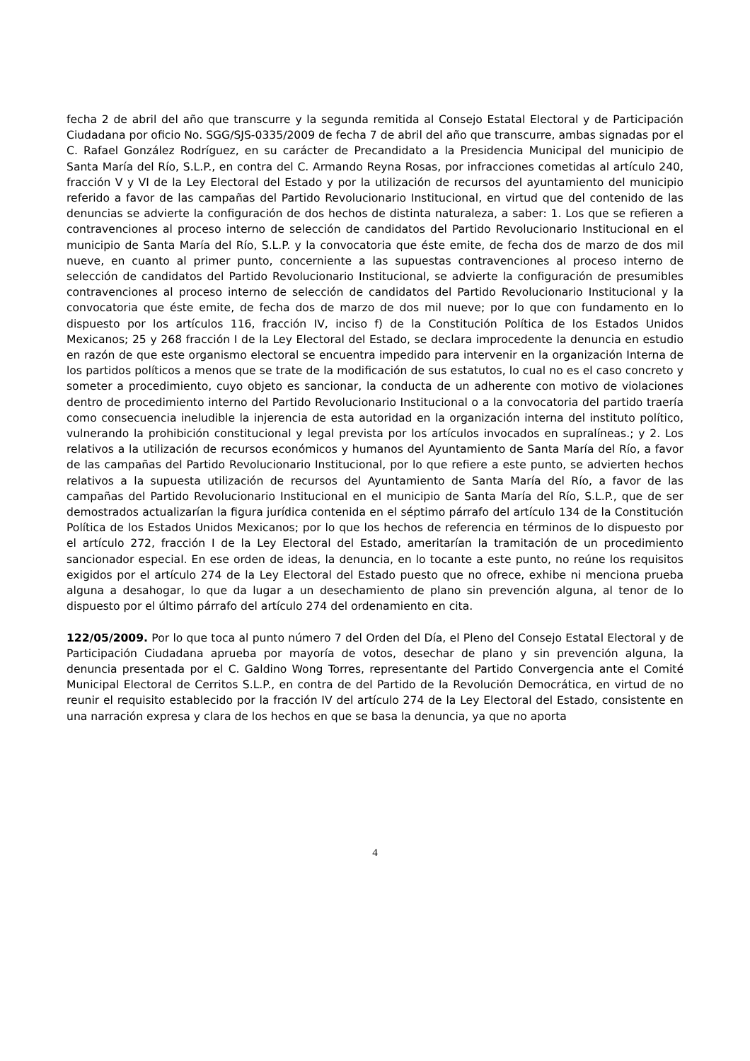fecha 2 de abril del año que transcurre y la segunda remitida al Consejo Estatal Electoral y de Participación Ciudadana por oficio No. SGG/SJS-0335/2009 de fecha 7 de abril del año que transcurre, ambas signadas por el C. Rafael González Rodríguez, en su carácter de Precandidato a la Presidencia Municipal del municipio de Santa María del Río, S.L.P., en contra del C. Armando Reyna Rosas, por infracciones cometidas al artículo 240, fracción V y VI de la Ley Electoral del Estado y por la utilización de recursos del ayuntamiento del municipio referido a favor de las campañas del Partido Revolucionario Institucional, en virtud que del contenido de las denuncias se advierte la configuración de dos hechos de distinta naturaleza, a saber: 1. Los que se refieren a contravenciones al proceso interno de selección de candidatos del Partido Revolucionario Institucional en el municipio de Santa María del Río, S.L.P. y la convocatoria que éste emite, de fecha dos de marzo de dos mil nueve, en cuanto al primer punto, concerniente a las supuestas contravenciones al proceso interno de selección de candidatos del Partido Revolucionario Institucional, se advierte la configuración de presumibles contravenciones al proceso interno de selección de candidatos del Partido Revolucionario Institucional y la convocatoria que éste emite, de fecha dos de marzo de dos mil nueve; por lo que con fundamento en lo dispuesto por los artículos 116, fracción IV, inciso f) de la Constitución Política de los Estados Unidos Mexicanos; 25 y 268 fracción I de la Ley Electoral del Estado, se declara improcedente la denuncia en estudio en razón de que este organismo electoral se encuentra impedido para intervenir en la organización Interna de los partidos políticos a menos que se trate de la modificación de sus estatutos, lo cual no es el caso concreto y someter a procedimiento, cuyo objeto es sancionar, la conducta de un adherente con motivo de violaciones dentro de procedimiento interno del Partido Revolucionario Institucional o a la convocatoria del partido traería como consecuencia ineludible la injerencia de esta autoridad en la organización interna del instituto político, vulnerando la prohibición constitucional y legal prevista por los artículos invocados en supralíneas.; y 2. Los relativos a la utilización de recursos económicos y humanos del Ayuntamiento de Santa María del Río, a favor de las campañas del Partido Revolucionario Institucional, por lo que refiere a este punto, se advierten hechos relativos a la supuesta utilización de recursos del Ayuntamiento de Santa María del Río, a favor de las campañas del Partido Revolucionario Institucional en el municipio de Santa María del Río, S.L.P., que de ser demostrados actualizarían la figura jurídica contenida en el séptimo párrafo del artículo 134 de la Constitución Política de los Estados Unidos Mexicanos; por lo que los hechos de referencia en términos de lo dispuesto por el artículo 272, fracción I de la Ley Electoral del Estado, ameritarían la tramitación de un procedimiento sancionador especial. En ese orden de ideas, la denuncia, en lo tocante a este punto, no reúne los requisitos exigidos por el artículo 274 de la Ley Electoral del Estado puesto que no ofrece, exhibe ni menciona prueba alguna a desahogar, lo que da lugar a un desechamiento de plano sin prevención alguna, al tenor de lo dispuesto por el último párrafo del artículo 274 del ordenamiento en cita.
122/05/2009. Por lo que toca al punto número 7 del Orden del Día, el Pleno del Consejo Estatal Electoral y de Participación Ciudadana aprueba por mayoría de votos, desechar de plano y sin prevención alguna, la denuncia presentada por el C. Galdino Wong Torres, representante del Partido Convergencia ante el Comité Municipal Electoral de Cerritos S.L.P., en contra de del Partido de la Revolución Democrática, en virtud de no reunir el requisito establecido por la fracción IV del artículo 274 de la Ley Electoral del Estado, consistente en una narración expresa y clara de los hechos en que se basa la denuncia, ya que no aporta
4